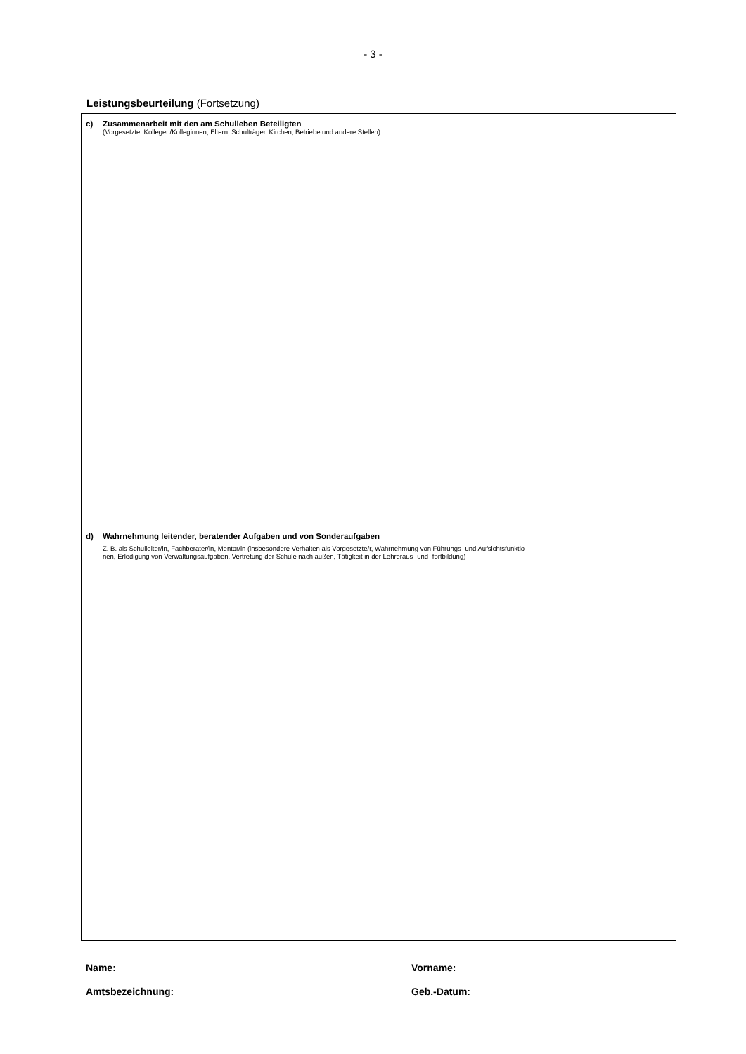- 3 -
Leistungsbeurteilung (Fortsetzung)
c) Zusammenarbeit mit den am Schulleben Beteiligten
(Vorgesetzte, Kollegen/Kolleginnen, Eltern, Schulträger, Kirchen, Betriebe und andere Stellen)
d) Wahrnehmung leitender, beratender Aufgaben und von Sonderaufgaben
Z. B. als Schulleiter/in, Fachberater/in, Mentor/in (insbesondere Verhalten als Vorgesetzte/r, Wahrnehmung von Führungs- und Aufsichtsfunktio-
nen, Erledigung von Verwaltungsaufgaben, Vertretung der Schule nach außen, Tätigkeit in der Lehreraus- und -fortbildung)
Name: Vorname:
Amtsbezeichnung: Geb.-Datum: